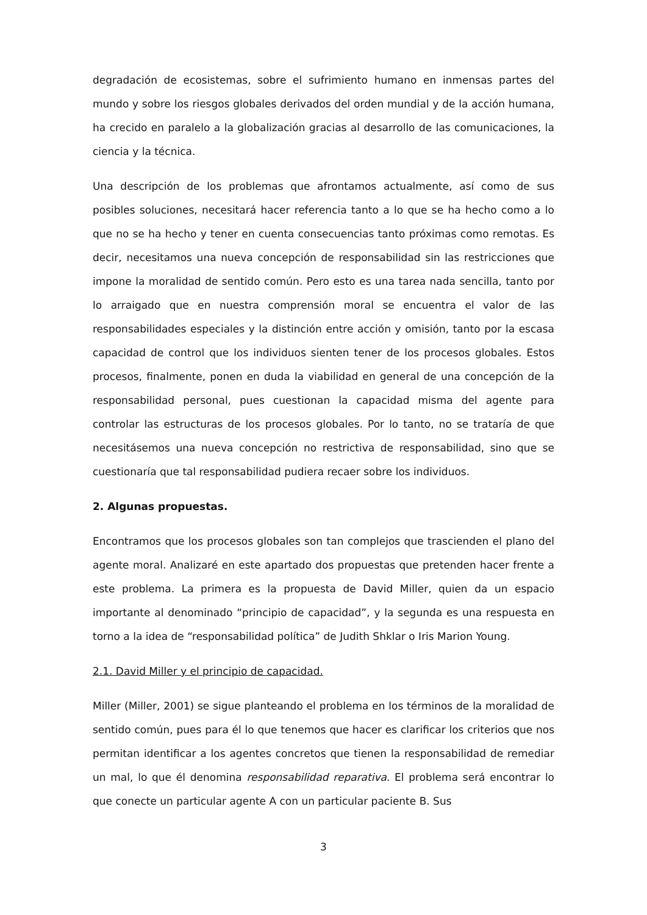degradación de ecosistemas, sobre el sufrimiento humano en inmensas partes del mundo y sobre los riesgos globales derivados del orden mundial y de la acción humana, ha crecido en paralelo a la globalización gracias al desarrollo de las comunicaciones, la ciencia y la técnica.
Una descripción de los problemas que afrontamos actualmente, así como de sus posibles soluciones, necesitará hacer referencia tanto a lo que se ha hecho como a lo que no se ha hecho y tener en cuenta consecuencias tanto próximas como remotas. Es decir, necesitamos una nueva concepción de responsabilidad sin las restricciones que impone la moralidad de sentido común. Pero esto es una tarea nada sencilla, tanto por lo arraigado que en nuestra comprensión moral se encuentra el valor de las responsabilidades especiales y la distinción entre acción y omisión, tanto por la escasa capacidad de control que los individuos sienten tener de los procesos globales. Estos procesos, finalmente, ponen en duda la viabilidad en general de una concepción de la responsabilidad personal, pues cuestionan la capacidad misma del agente para controlar las estructuras de los procesos globales. Por lo tanto, no se trataría de que necesitásemos una nueva concepción no restrictiva de responsabilidad, sino que se cuestionaría que tal responsabilidad pudiera recaer sobre los individuos.
2. Algunas propuestas.
Encontramos que los procesos globales son tan complejos que trascienden el plano del agente moral. Analizaré en este apartado dos propuestas que pretenden hacer frente a este problema. La primera es la propuesta de David Miller, quien da un espacio importante al denominado “principio de capacidad”, y la segunda es una respuesta en torno a la idea de “responsabilidad política” de Judith Shklar o Iris Marion Young.
2.1. David Miller y el principio de capacidad.
Miller (Miller, 2001) se sigue planteando el problema en los términos de la moralidad de sentido común, pues para él lo que tenemos que hacer es clarificar los criterios que nos permitan identificar a los agentes concretos que tienen la responsabilidad de remediar un mal, lo que él denomina responsabilidad reparativa. El problema será encontrar lo que conecte un particular agente A con un particular paciente B. Sus
3